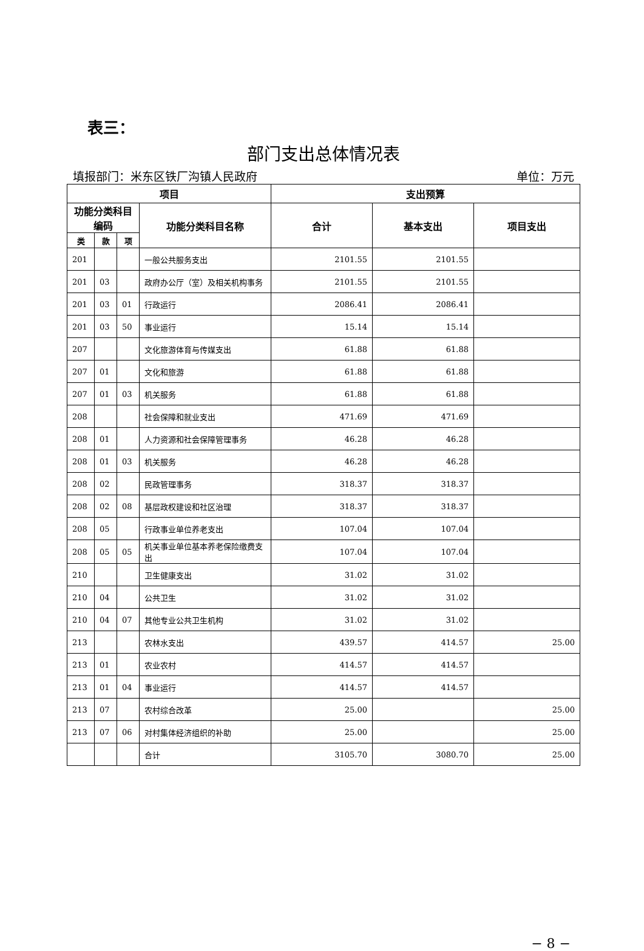表三：
部门支出总体情况表
填报部门：米东区铁厂沟镇人民政府 单位：万元
| 项目 | | | | 支出预算 | | |
| --- | --- | --- | --- | --- | --- | --- |
| 功能分类科目编码 | | | 功能分类科目名称 | 合计 | 基本支出 | 项目支出 |
| 类 | 款 | 项 | | | | |
| 201 | | | 一般公共服务支出 | 2101.55 | 2101.55 | |
| 201 | 03 | | 政府办公厅（室）及相关机构事务 | 2101.55 | 2101.55 | |
| 201 | 03 | 01 | 行政运行 | 2086.41 | 2086.41 | |
| 201 | 03 | 50 | 事业运行 | 15.14 | 15.14 | |
| 207 | | | 文化旅游体育与传媒支出 | 61.88 | 61.88 | |
| 207 | 01 | | 文化和旅游 | 61.88 | 61.88 | |
| 207 | 01 | 03 | 机关服务 | 61.88 | 61.88 | |
| 208 | | | 社会保障和就业支出 | 471.69 | 471.69 | |
| 208 | 01 | | 人力资源和社会保障管理事务 | 46.28 | 46.28 | |
| 208 | 01 | 03 | 机关服务 | 46.28 | 46.28 | |
| 208 | 02 | | 民政管理事务 | 318.37 | 318.37 | |
| 208 | 02 | 08 | 基层政权建设和社区治理 | 318.37 | 318.37 | |
| 208 | 05 | | 行政事业单位养老支出 | 107.04 | 107.04 | |
| 208 | 05 | 05 | 机关事业单位基本养老保险缴费支出 | 107.04 | 107.04 | |
| 210 | | | 卫生健康支出 | 31.02 | 31.02 | |
| 210 | 04 | | 公共卫生 | 31.02 | 31.02 | |
| 210 | 04 | 07 | 其他专业公共卫生机构 | 31.02 | 31.02 | |
| 213 | | | 农林水支出 | 439.57 | 414.57 | 25.00 |
| 213 | 01 | | 农业农村 | 414.57 | 414.57 | |
| 213 | 01 | 04 | 事业运行 | 414.57 | 414.57 | |
| 213 | 07 | | 农村综合改革 | 25.00 | | 25.00 |
| 213 | 07 | 06 | 对村集体经济组织的补助 | 25.00 | | 25.00 |
| | | | 合计 | 3105.70 | 3080.70 | 25.00 |
− 8 −